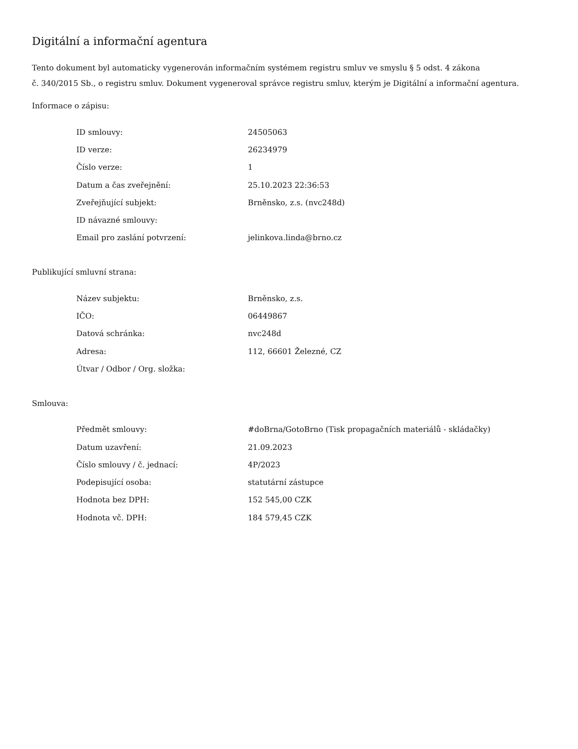Digitální a informační agentura
Tento dokument byl automaticky vygenerován informačním systémem registru smluv ve smyslu § 5 odst. 4 zákona
č. 340/2015 Sb., o registru smluv. Dokument vygeneroval správce registru smluv, kterým je Digitální a informační agentura.
Informace o zápisu:
| ID smlouvy: | 24505063 |
| ID verze: | 26234979 |
| Číslo verze: | 1 |
| Datum a čas zveřejnění: | 25.10.2023 22:36:53 |
| Zveřejňující subjekt: | Brněnsko, z.s. (nvc248d) |
| ID návazné smlouvy: | |
| Email pro zaslání potvrzení: | jelinkova.linda@brno.cz |
Publikující smluvní strana:
| Název subjektu: | Brněnsko, z.s. |
| IČO: | 06449867 |
| Datová schránka: | nvc248d |
| Adresa: | 112, 66601 Železné, CZ |
| Útvar / Odbor / Org. složka: | |
Smlouva:
| Předmět smlouvy: | #doBrna/GotoBrno (Tisk propagačních materiálů - skládačky) |
| Datum uzavření: | 21.09.2023 |
| Číslo smlouvy / č. jednací: | 4P/2023 |
| Podepisující osoba: | statutární zástupce |
| Hodnota bez DPH: | 152 545,00 CZK |
| Hodnota vč. DPH: | 184 579,45 CZK |